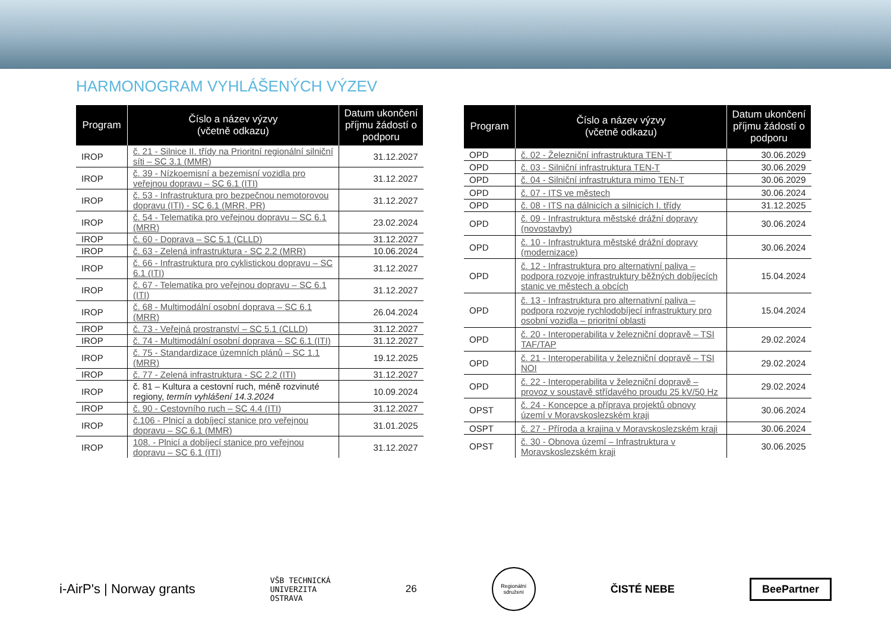HARMONOGRAM VYHLÁŠENÝCH VÝZEV
| Program | Číslo a název výzvy (včetně odkazu) | Datum ukončení příjmu žádostí o podporu |
| --- | --- | --- |
| IROP | č. 21 - Silnice II. třídy na Prioritní regionální silniční síti – SC 3.1 (MMR) | 31.12.2027 |
| IROP | č. 39 - Nízkoemisní a bezemisní vozidla pro veřejnou dopravu – SC 6.1 (ITI) | 31.12.2027 |
| IROP | č. 53 - Infrastruktura pro bezpečnou nemotorovou dopravu (ITI) - SC 6.1 (MRR, PR) | 31.12.2027 |
| IROP | č. 54 - Telematika pro veřejnou dopravu – SC 6.1 (MRR) | 23.02.2024 |
| IROP | č. 60 - Doprava – SC 5.1 (CLLD) | 31.12.2027 |
| IROP | č. 63 - Zelená infrastruktura - SC 2.2 (MRR) | 10.06.2024 |
| IROP | č. 66 - Infrastruktura pro cyklistickou dopravu – SC 6.1 (ITI) | 31.12.2027 |
| IROP | č. 67 - Telematika pro veřejnou dopravu – SC 6.1 (ITI) | 31.12.2027 |
| IROP | č. 68 - Multimodální osobní doprava – SC 6.1 (MRR) | 26.04.2024 |
| IROP | č. 73 - Veřejná prostranství – SC 5.1 (CLLD) | 31.12.2027 |
| IROP | č. 74 - Multimodální osobní doprava – SC 6.1 (ITI) | 31.12.2027 |
| IROP | č. 75 - Standardizace územních plánů – SC 1.1 (MRR) | 19.12.2025 |
| IROP | č. 77 - Zelená infrastruktura - SC 2.2 (ITI) | 31.12.2027 |
| IROP | č. 81 – Kultura a cestovní ruch, méně rozvinuté regiony, termín vyhlášení 14.3.2024 | 10.09.2024 |
| IROP | č. 90 - Cestovního ruch – SC 4.4 (ITI) | 31.12.2027 |
| IROP | č.106 - Plnicí a dobíjecí stanice pro veřejnou dopravu – SC 6.1 (MMR) | 31.01.2025 |
| IROP | 108. - Plnicí a dobíjecí stanice pro veřejnou dopravu – SC 6.1 (ITI) | 31.12.2027 |
| Program | Číslo a název výzvy (včetně odkazu) | Datum ukončení příjmu žádostí o podporu |
| --- | --- | --- |
| OPD | č. 02 - Železniční infrastruktura TEN-T | 30.06.2029 |
| OPD | č. 03 - Silniční infrastruktura TEN-T | 30.06.2029 |
| OPD | č. 04 - Silniční infrastruktura mimo TEN-T | 30.06.2029 |
| OPD | č. 07 - ITS ve městech | 30.06.2024 |
| OPD | č. 08 - ITS na dálnicích a silnicích I. třídy | 31.12.2025 |
| OPD | č. 09 - Infrastruktura městské drážní dopravy (novostavby) | 30.06.2024 |
| OPD | č. 10 - Infrastruktura městské drážní dopravy (modernizace) | 30.06.2024 |
| OPD | č. 12 - Infrastruktura pro alternativní paliva – podpora rozvoje infrastruktury běžných dobíjecích stanic ve městech a obcích | 15.04.2024 |
| OPD | č. 13 - Infrastruktura pro alternativní paliva – podpora rozvoje rychlodobíjecí infrastruktury pro osobní vozidla – prioritní oblasti | 15.04.2024 |
| OPD | č. 20 - Interoperabilita v železniční dopravě – TSI TAF/TAP | 29.02.2024 |
| OPD | č. 21 - Interoperabilita v železniční dopravě – TSI NOI | 29.02.2024 |
| OPD | č. 22 - Interoperabilita v železniční dopravě – provoz v soustavě střídavého proudu 25 kV/50 Hz | 29.02.2024 |
| OPST | č. 24 - Koncepce a příprava projektů obnovy území v Moravskoslezském kraji | 30.06.2024 |
| OSPT | č. 27 - Příroda a krajina v Moravskoslezském kraji | 30.06.2024 |
| OPST | č. 30 - Obnova území – Infrastruktura v Moravskoslezském kraji | 30.06.2025 |
i-AirP's | Norway grants
VŠB TECHNICKÁ
UNIVERZITA
OSTRAVA
26
Regionální sdružení
ČISTÉ NEBE
BeePartner